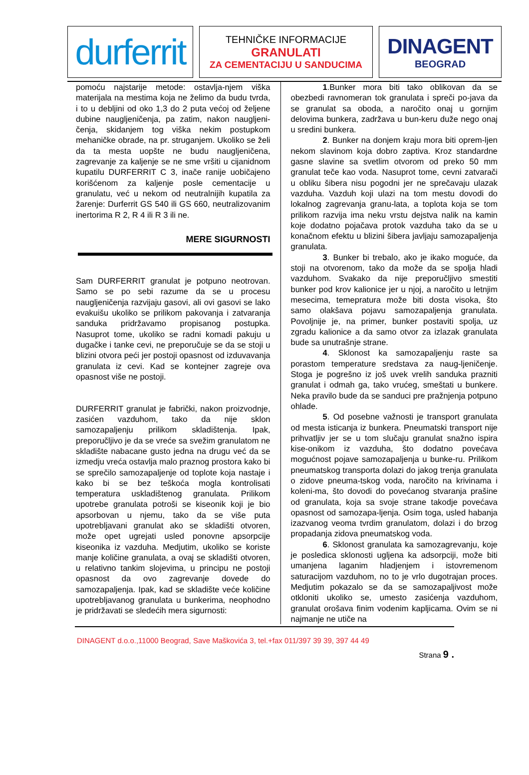durferrit
TEHNIČKE INFORMACIJE
GRANULATI
ZA CEMENTACIJU U SANDUCIMA
DINAGENT
BEOGRAD
pomoću najstarije metode: ostavlja-njem viška materijala na mestima koja ne želimo da budu tvrda, i to u debljini od oko 1,3 do 2 puta većoj od željene dubine naugljeničenja, pa zatim, nakon naugljeni-čenja, skidanjem tog viška nekim postupkom mehaničke obrade, na pr. struganjem. Ukoliko se želi da ta mesta uopšte ne budu naugljeničena, zagrevanje za kaljenje se ne sme vršiti u cijanidnom kupatilu DURFERRIT C 3, inače ranije uobičajeno korišćenom za kaljenje posle cementacije u granulatu, već u nekom od neutralnijih kupatila za žarenje: Durferrit GS 540 ili GS 660, neutralizovanim inertorima R 2, R 4 ili R 3 ili ne.
MERE SIGURNOSTI
Sam DURFERRIT granulat je potpuno neotrovan. Samo se po sebi razume da se u procesu naugljeničenja razvijaju gasovi, ali ovi gasovi se lako evakuišu ukoliko se prilikom pakovanja i zatvaranja sanduka pridržavamo propisanog postupka. Nasuprot tome, ukoliko se radni komadi pakuju u dugačke i tanke cevi, ne preporučuje se da se stoji u blizini otvora peći jer postoji opasnost od izduvavanja granulata iz cevi. Kad se kontejner zagreje ova opasnost više ne postoji.
DURFERRIT granulat je fabrički, nakon proizvodnje, zasićen vazduhom, tako da nije sklon samozapaljenju prilikom skladištenja. Ipak, preporučljivo je da se vreće sa svežim granulatom ne skladište nabacane gusto jedna na drugu već da se izmedju vreća ostavlja malo praznog prostora kako bi se sprečilo samozapaljenje od toplote koja nastaje i kako bi se bez teškoća mogla kontrolisati temperatura uskladištenog granulata. Prilikom upotrebe granulata potroši se kiseonik koji je bio apsorbovan u njemu, tako da se više puta upotrebljavani granulat ako se skladišti otvoren, može opet ugrejati usled ponovne apsorpcije kiseonika iz vazduha. Medjutim, ukoliko se koriste manje količine granulata, a ovaj se skladišti otvoren, u relativno tankim slojevima, u principu ne postoji opasnost da ovo zagrevanje dovede do samozapaljenja. Ipak, kad se skladište veće količine upotrebljavanog granulata u bunkerima, neophodno je pridržavati se sledećih mera sigurnosti:
1.Bunker mora biti tako oblikovan da se obezbedi ravnomeran tok granulata i spreči po-java da se granulat sa oboda, a naročito onaj u gornjim delovima bunkera, zadržava u bun-keru duže nego onaj u sredini bunkera.
2. Bunker na donjem kraju mora biti oprem-ljen nekom slavinom koja dobro zaptiva. Kroz standardne gasne slavine sa svetlim otvorom od preko 50 mm granulat teče kao voda. Nasuprot tome, cevni zatvarači u obliku šibera nisu pogodni jer ne sprečavaju ulazak vazduha. Vazduh koji ulazi na tom mestu dovodi do lokalnog zagrevanja granu-lata, a toplota koja se tom prilikom razvija ima neku vrstu dejstva nalik na kamin koje dodatno pojačava protok vazduha tako da se u konačnom efektu u blizini šibera javljaju samozapaljenja granulata.
3. Bunker bi trebalo, ako je ikako moguće, da stoji na otvorenom, tako da može da se spolja hladi vazduhom. Svakako da nije preporučljivo smestiti bunker pod krov kalionice jer u njoj, a naročito u letnjim mesecima, temepratura može biti dosta visoka, što samo olakšava pojavu samozapaljenja granulata. Povoljnije je, na primer, bunker postaviti spolja, uz zgradu kalionice a da samo otvor za izlazak granulata bude sa unutrašnje strane.
4. Sklonost ka samozapaljenju raste sa porastom temperature sredstava za naug-ljeničenje. Stoga je pogrešno iz još uvek vrelih sanduka prazniti granulat i odmah ga, tako vrućeg, smeštati u bunkere. Neka pravilo bude da se sanduci pre pražnjenja potpuno ohlade.
5. Od posebne važnosti je transport granulata od mesta isticanja iz bunkera. Pneumatski transport nije prihvatljiv jer se u tom slučaju granulat snažno ispira kise-onikom iz vazduha, što dodatno povećava mogućnost pojave samozapaljenja u bunke-ru. Prilikom pneumatskog transporta dolazi do jakog trenja granulata o zidove pneuma-tskog voda, naročito na krivinama i koleni-ma, što dovodi do povećanog stvaranja prašine od granulata, koja sa svoje strane takodje povećava opasnost od samozapa-ljenja. Osim toga, usled habanja izazvanog veoma tvrdim granulatom, dolazi i do brzog propadanja zidova pneumatskog voda.
6. Sklonost granulata ka samozagrevanju, koje je posledica sklonosti ugljena ka adsorpciji, može biti umanjena laganim hladjenjem i istovremenom saturacijom vazduhom, no to je vrlo dugotrajan proces. Medjutim pokazalo se da se samozapaljivost može otkloniti ukoliko se, umesto zasićenja vazduhom, granulat orošava finim vodenim kapljicama. Ovim se ni najmanje ne utiče na
DINAGENT d.o.o.,11000 Beograd, Save Maškovića 3, tel.+fax 011/397 39 39, 397 44 49
Strana 9 .